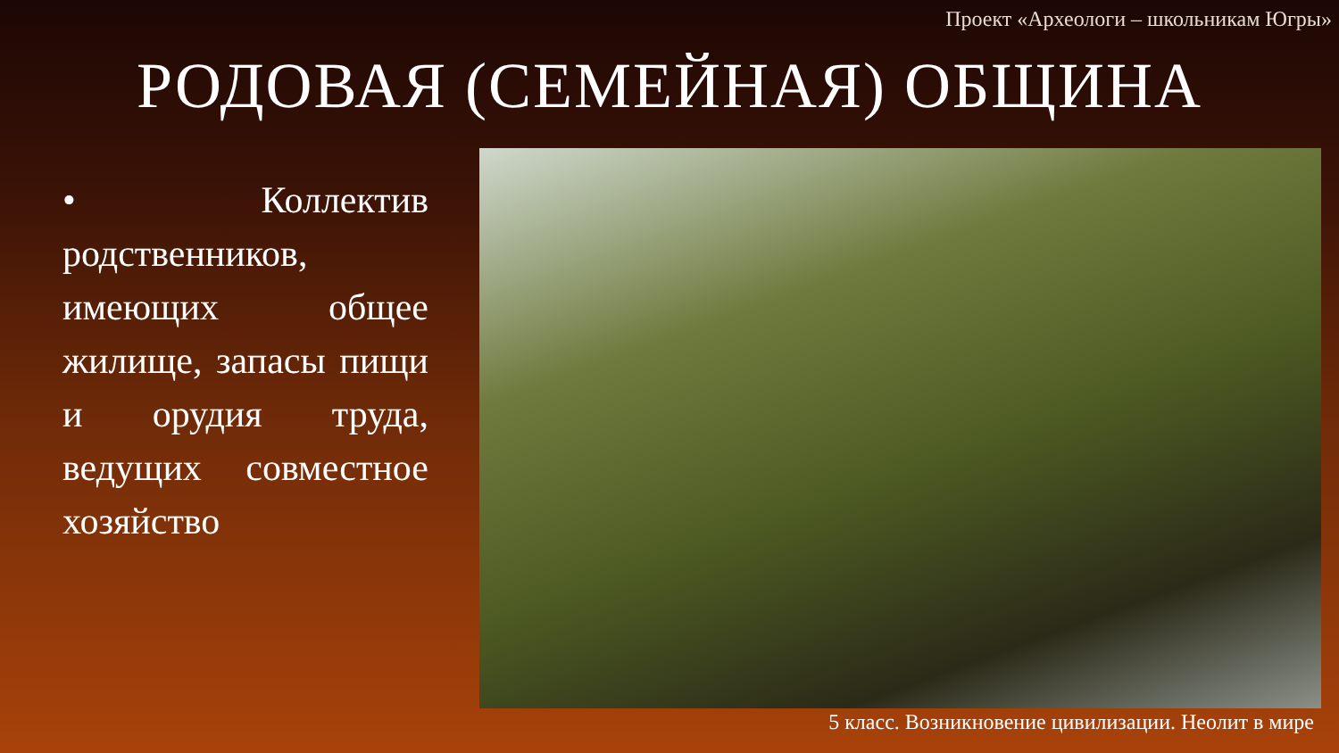Проект «Археологи – школьникам Югры»
РОДОВАЯ (СЕМЕЙНАЯ) ОБЩИНА
• Коллектив родственников, имеющих общее жилище, запасы пищи и орудия труда, ведущих совместное хозяйство
5 класс. Возникновение цивилизации. Неолит в мире